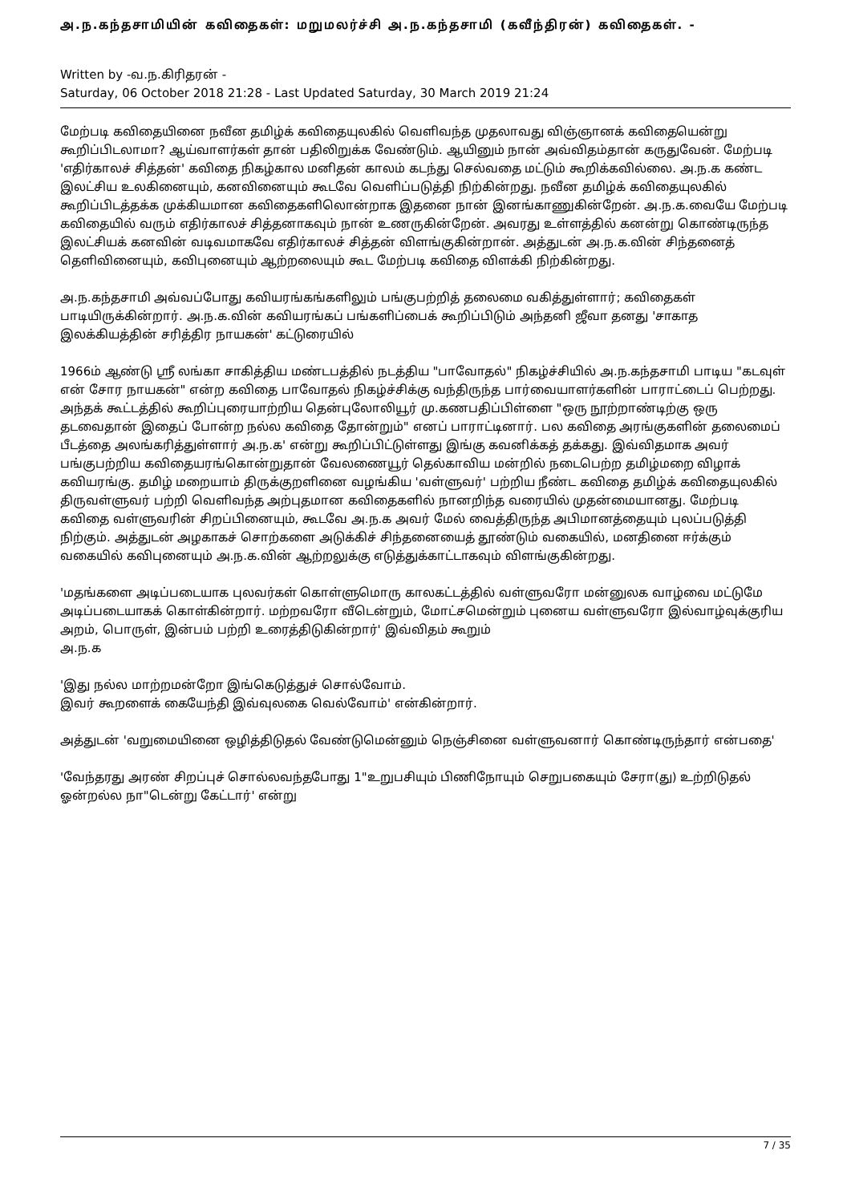அ.ந.கந்தசாமியின் கவிதைகள்: மறுமலர்ச்சி அ.ந.கந்தசாமி (கவீந்திரன்) கவிதைகள். -
Written by -வ.ந.கிரிதரன் -
Saturday, 06 October 2018 21:28 - Last Updated Saturday, 30 March 2019 21:24
மேற்படி கவிதையினை நவீன தமிழ்க் கவிதையுலகில் வெளிவந்த முதலாவது விஞ்ஞானக் கவிதையென்று கூறிப்பிடலாமா? ஆய்வாளர்கள் தான் பதிலிறுக்க வேண்டும். ஆயினும் நான் அவ்விதம்தான் கருதுவேன். மேற்படி 'எதிர்காலச் சித்தன்' கவிதை நிகழ்கால மனிதன் காலம் கடந்து செல்வதை மட்டும் கூறிக்கவில்லை. அ.ந.க கண்ட இலட்சிய உலகினையும், கனவினையும் கூடவே வெளிப்படுத்தி நிற்கின்றது. நவீன தமிழ்க் கவிதையுலகில் கூறிப்பிடத்தக்க முக்கியமான கவிதைகளிலொன்றாக இதனை நான் இனங்காணுகின்றேன். அ.ந.க.வையே மேற்படி கவிதையில் வரும் எதிர்காலச் சித்தனாகவும் நான் உணருகின்றேன். அவரது உள்ளத்தில் கனன்று கொண்டிருந்த இலட்சியக் கனவின் வடிவமாகவே எதிர்காலச் சித்தன் விளங்குகின்றான். அத்துடன் அ.ந.க.வின் சிந்தனைத் தெளிவினையும், கவிபுனையும் ஆற்றலையும் கூட மேற்படி கவிதை விளக்கி நிற்கின்றது.
அ.ந.கந்தசாமி அவ்வப்போது கவியரங்கங்களிலும் பங்குபற்றித் தலைமை வகித்துள்ளார்; கவிதைகள் பாடியிருக்கின்றார். அ.ந.க.வின் கவியரங்கப் பங்களிப்பைக் கூறிப்பிடும் அந்தனி ஜீவா தனது 'சாகாத இலக்கியத்தின் சரித்திர நாயகன்' கட்டுரையில்
1966ம் ஆண்டு ஸ்ரீ லங்கா சாகித்திய மண்டபத்தில் நடத்திய "பாவோதல்" நிகழ்ச்சியில் அ.ந.கந்தசாமி பாடிய "கடவுள் என் சோர நாயகன்" என்ற கவிதை பாவோதல் நிகழ்ச்சிக்கு வந்திருந்த பார்வையாளர்களின் பாராட்டைப் பெற்றது. அந்தக் கூட்டத்தில் கூறிப்புரையாற்றிய தென்புலோலியூர் மு.கணபதிப்பிள்ளை "ஒரு நூற்றாண்டிற்கு ஒரு தடவைதான் இதைப் போன்ற நல்ல கவிதை தோன்றும்" எனப் பாராட்டினார். பல கவிதை அரங்குகளின் தலைமைப் பீடத்தை அலங்கரித்துள்ளார் அ.ந.க' என்று கூறிப்பிட்டுள்ளது இங்கு கவனிக்கத் தக்கது. இவ்விதமாக அவர் பங்குபற்றிய கவிதையரங்கொன்றுதான் வேலணையூர் தெல்காவிய மன்றில் நடைபெற்ற தமிழ்மறை விழாக் கவியரங்கு. தமிழ் மறையாம் திருக்குறளினை வழங்கிய 'வள்ளுவர்' பற்றிய நீண்ட கவிதை தமிழ்க் கவிதையுலகில் திருவள்ளுவர் பற்றி வெளிவந்த அற்புதமான கவிதைகளில் நானறிந்த வரையில் முதன்மையானது. மேற்படி கவிதை வள்ளுவரின் சிறப்பினையும், கூடவே அ.ந.க அவர் மேல் வைத்திருந்த அபிமானத்தையும் புலப்படுத்தி நிற்கும். அத்துடன் அழகாகச் சொற்களை அடுக்கிச் சிந்தனையைத் தூண்டும் வகையில், மனதினை ஈர்க்கும் வகையில் கவிபுனையும் அ.ந.க.வின் ஆற்றலுக்கு எடுத்துக்காட்டாகவும் விளங்குகின்றது.
'மதங்களை அடிப்படையாக புலவர்கள் கொள்ளுமொரு காலகட்டத்தில் வள்ளுவரோ மன்னுலக வாழ்வை மட்டுமே அடிப்படையாகக் கொள்கின்றார். மற்றவரோ வீடென்றும், மோட்சமென்றும் புனைய வள்ளுவரோ இல்வாழ்வுக்குரிய அறம், பொருள், இன்பம் பற்றி உரைத்திடுகின்றார்' இவ்விதம் கூறும்
அ.ந.க
'இது நல்ல மாற்றமன்றோ இங்கெடுத்துச் சொல்வோம்.
இவர் கூறளைக் கையேந்தி இவ்வுலகை வெல்வோம்' என்கின்றார்.
அத்துடன் 'வறுமையினை ஒழித்திடுதல் வேண்டுமென்னும் நெஞ்சினை வள்ளுவனார் கொண்டிருந்தார் என்பதை'
'வேந்தரது அரண் சிறப்புச் சொல்லவந்தபோது 1"உறுபசியும் பிணிநோயும் செறுபகையும் சேரா(து) உற்றிடுதல் ஓன்றல்ல நா"டென்று கேட்டார்' என்று
7 / 35